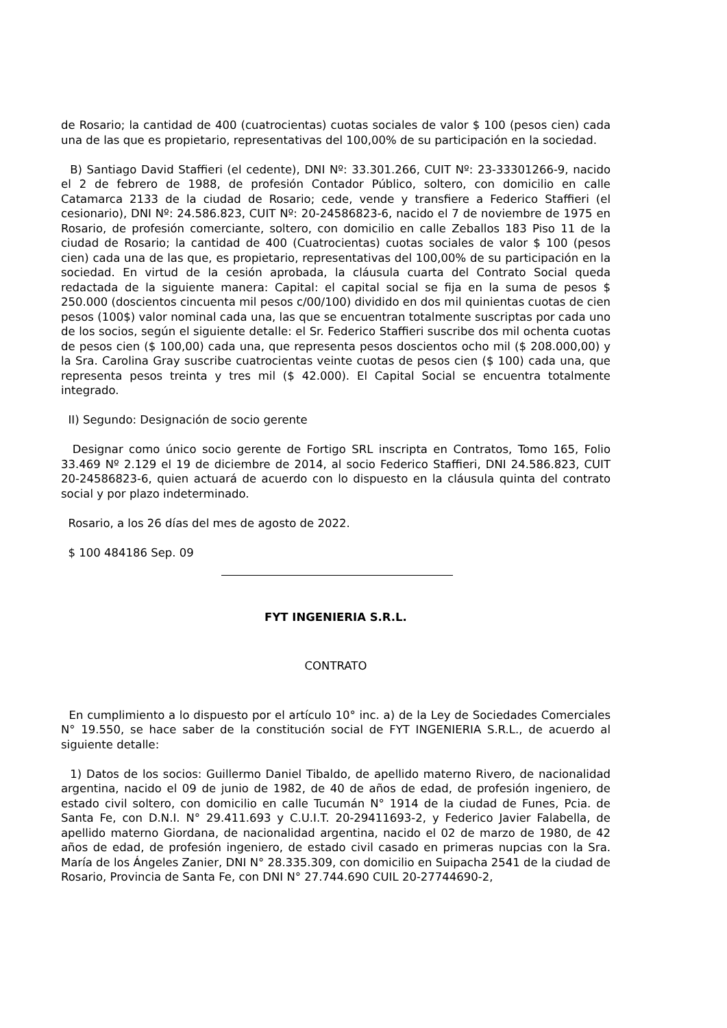de Rosario; la cantidad de 400 (cuatrocientas) cuotas sociales de valor $ 100 (pesos cien) cada una de las que es propietario, representativas del 100,00% de su participación en la sociedad.
B) Santiago David Staffieri (el cedente), DNI Nº: 33.301.266, CUIT Nº: 23-33301266-9, nacido el 2 de febrero de 1988, de profesión Contador Público, soltero, con domicilio en calle Catamarca 2133 de la ciudad de Rosario; cede, vende y transfiere a Federico Staffieri (el cesionario), DNI Nº: 24.586.823, CUIT Nº: 20-24586823-6, nacido el 7 de noviembre de 1975 en Rosario, de profesión comerciante, soltero, con domicilio en calle Zeballos 183 Piso 11 de la ciudad de Rosario; la cantidad de 400 (Cuatrocientas) cuotas sociales de valor $ 100 (pesos cien) cada una de las que, es propietario, representativas del 100,00% de su participación en la sociedad. En virtud de la cesión aprobada, la cláusula cuarta del Contrato Social queda redactada de la siguiente manera: Capital: el capital social se fija en la suma de pesos $ 250.000 (doscientos cincuenta mil pesos c/00/100) dividido en dos mil quinientas cuotas de cien pesos (100$) valor nominal cada una, las que se encuentran totalmente suscriptas por cada uno de los socios, según el siguiente detalle: el Sr. Federico Staffieri suscribe dos mil ochenta cuotas de pesos cien ($ 100,00) cada una, que representa pesos doscientos ocho mil ($ 208.000,00) y la Sra. Carolina Gray suscribe cuatrocientas veinte cuotas de pesos cien ($ 100) cada una, que representa pesos treinta y tres mil ($ 42.000). El Capital Social se encuentra totalmente integrado.
II) Segundo: Designación de socio gerente
Designar como único socio gerente de Fortigo SRL inscripta en Contratos, Tomo 165, Folio 33.469 Nº 2.129 el 19 de diciembre de 2014, al socio Federico Staffieri, DNI 24.586.823, CUIT 20-24586823-6, quien actuará de acuerdo con lo dispuesto en la cláusula quinta del contrato social y por plazo indeterminado.
Rosario, a los 26 días del mes de agosto de 2022.
$ 100 484186 Sep. 09
FYT INGENIERIA S.R.L.
CONTRATO
En cumplimiento a lo dispuesto por el artículo 10° inc. a) de la Ley de Sociedades Comerciales N° 19.550, se hace saber de la constitución social de FYT INGENIERIA S.R.L., de acuerdo al siguiente detalle:
1) Datos de los socios: Guillermo Daniel Tibaldo, de apellido materno Rivero, de nacionalidad argentina, nacido el 09 de junio de 1982, de 40 de años de edad, de profesión ingeniero, de estado civil soltero, con domicilio en calle Tucumán N° 1914 de la ciudad de Funes, Pcia. de Santa Fe, con D.N.I. N° 29.411.693 y C.U.I.T. 20-29411693-2, y Federico Javier Falabella, de apellido materno Giordana, de nacionalidad argentina, nacido el 02 de marzo de 1980, de 42 años de edad, de profesión ingeniero, de estado civil casado en primeras nupcias con la Sra. María de los Ángeles Zanier, DNI N° 28.335.309, con domicilio en Suipacha 2541 de la ciudad de Rosario, Provincia de Santa Fe, con DNI N° 27.744.690 CUIL 20-27744690-2,